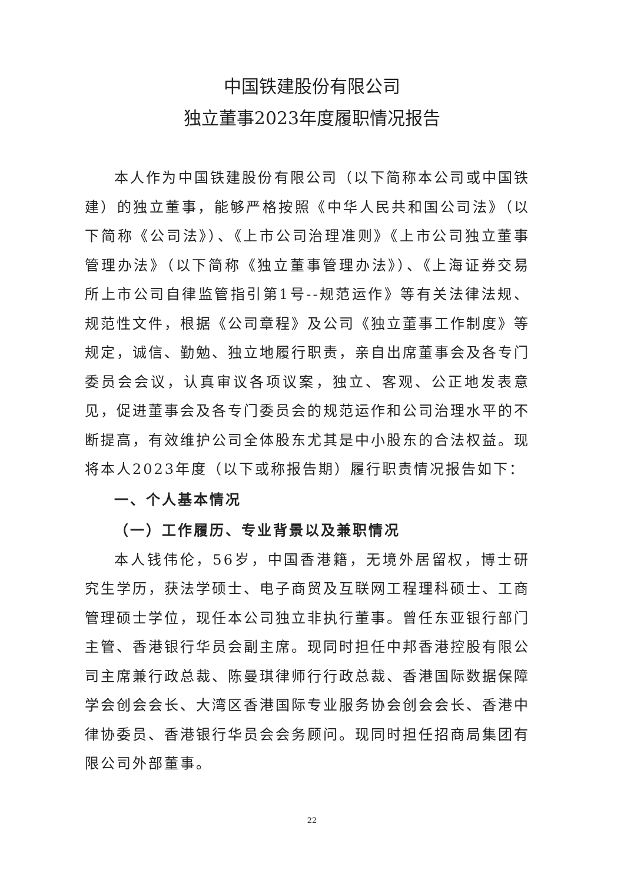中国铁建股份有限公司
独立董事2023年度履职情况报告
本人作为中国铁建股份有限公司（以下简称本公司或中国铁建）的独立董事，能够严格按照《中华人民共和国公司法》（以下简称《公司法》）、《上市公司治理准则》《上市公司独立董事管理办法》（以下简称《独立董事管理办法》）、《上海证券交易所上市公司自律监管指引第1号--规范运作》等有关法律法规、规范性文件，根据《公司章程》及公司《独立董事工作制度》等规定，诚信、勤勉、独立地履行职责，亲自出席董事会及各专门委员会会议，认真审议各项议案，独立、客观、公正地发表意见，促进董事会及各专门委员会的规范运作和公司治理水平的不断提高，有效维护公司全体股东尤其是中小股东的合法权益。现将本人2023年度（以下或称报告期）履行职责情况报告如下：
一、个人基本情况
（一）工作履历、专业背景以及兼职情况
本人钱伟伦，56岁，中国香港籍，无境外居留权，博士研究生学历，获法学硕士、电子商贸及互联网工程理科硕士、工商管理硕士学位，现任本公司独立非执行董事。曾任东亚银行部门主管、香港银行华员会副主席。现同时担任中邦香港控股有限公司主席兼行政总裁、陈曼琪律师行行政总裁、香港国际数据保障学会创会会长、大湾区香港国际专业服务协会创会会长、香港中律协委员、香港银行华员会会务顾问。现同时担任招商局集团有限公司外部董事。
22